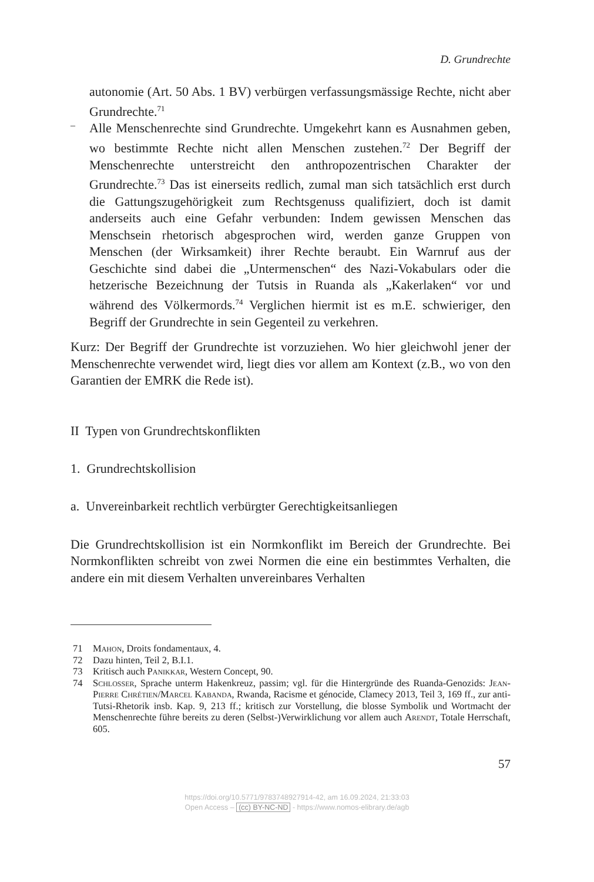D. Grundrechte
autonomie (Art. 50 Abs. 1 BV) verbürgen verfassungsmässige Rechte, nicht aber Grundrechte.<sup>71</sup>
–
Alle Menschenrechte sind Grundrechte. Umgekehrt kann es Ausnahmen geben, wo bestimmte Rechte nicht allen Menschen zustehen.<sup>72</sup> Der Begriff der Menschenrechte unterstreicht den anthropozentrischen Charakter der Grundrechte.<sup>73</sup> Das ist einerseits redlich, zumal man sich tatsächlich erst durch die Gattungszugehörigkeit zum Rechtsgenuss qualifiziert, doch ist damit anderseits auch eine Gefahr verbunden: Indem gewissen Menschen das Menschsein rhetorisch abgesprochen wird, werden ganze Gruppen von Menschen (der Wirksamkeit) ihrer Rechte beraubt. Ein Warnruf aus der Geschichte sind dabei die „Untermenschen“ des Nazi-Vokabulars oder die hetzerische Bezeichnung der Tutsis in Ruanda als „Kakerlaken“ vor und während des Völkermords.<sup>74</sup> Verglichen hiermit ist es m.E. schwieriger, den Begriff der Grundrechte in sein Gegenteil zu verkehren.
Kurz: Der Begriff der Grundrechte ist vorzuziehen. Wo hier gleichwohl jener der Menschenrechte verwendet wird, liegt dies vor allem am Kontext (z.B., wo von den Garantien der EMRK die Rede ist).
II Typen von Grundrechtskonflikten
1. Grundrechtskollision
a. Unvereinbarkeit rechtlich verbürgter Gerechtigkeitsanliegen
Die Grundrechtskollision ist ein Normkonflikt im Bereich der Grundrechte. Bei Normkonflikten schreibt von zwei Normen die eine ein bestimmtes Verhalten, die andere ein mit diesem Verhalten unvereinbares Verhalten
71 Mahon, Droits fondamentaux, 4.
72 Dazu hinten, Teil 2, B.I.1.
73 Kritisch auch Panikkar, Western Concept, 90.
74 Schlosser, Sprache unterm Hakenkreuz, passim; vgl. für die Hintergründe des Ruanda-Genozids: Jean-Pierre Chrétien/Marcel Kabanda, Rwanda, Racisme et génocide, Clamecy 2013, Teil 3, 169 ff., zur anti-Tutsi-Rhetorik insb. Kap. 9, 213 ff.; kritisch zur Vorstellung, die blosse Symbolik und Wortmacht der Menschenrechte führe bereits zu deren (Selbst-)Verwirklichung vor allem auch Arendt, Totale Herrschaft, 605.
57
https://doi.org/10.5771/9783748927914-42, am 16.09.2024, 21:33:03
Open Access – (cc) BY-NC-ND - https://www.nomos-elibrary.de/agb